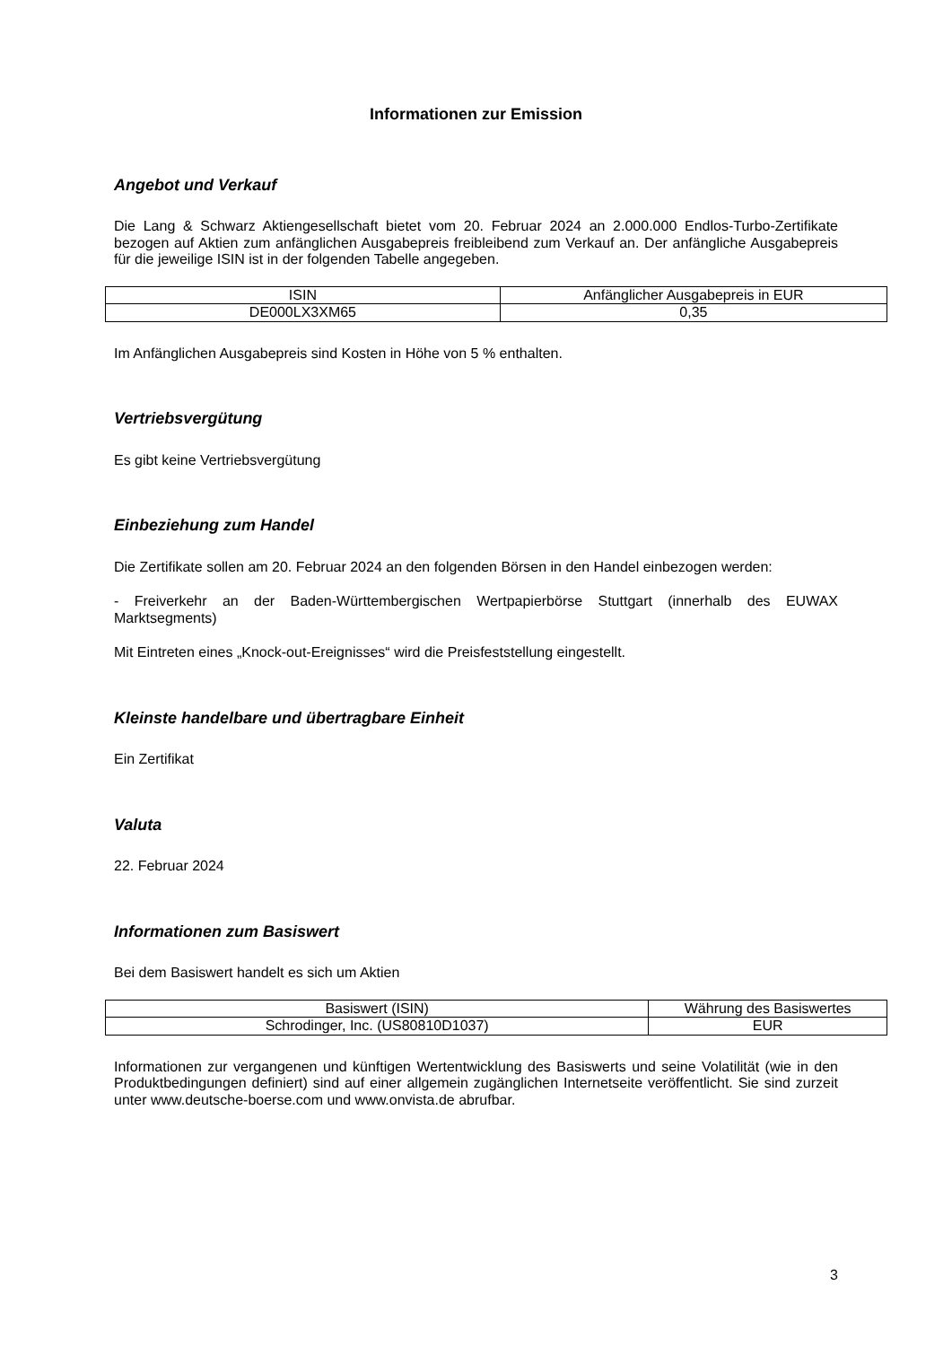Informationen zur Emission
Angebot und Verkauf
Die Lang & Schwarz Aktiengesellschaft bietet vom 20. Februar 2024 an 2.000.000 Endlos-Turbo-Zertifikate bezogen auf Aktien zum anfänglichen Ausgabepreis freibleibend zum Verkauf an. Der anfängliche Ausgabepreis für die jeweilige ISIN ist in der folgenden Tabelle angegeben.
| ISIN | Anfänglicher Ausgabepreis in EUR |
| DE000LX3XM65 | 0,35 |
Im Anfänglichen Ausgabepreis sind Kosten in Höhe von 5 % enthalten.
Vertriebsvergütung
Es gibt keine Vertriebsvergütung
Einbeziehung zum Handel
Die Zertifikate sollen am 20. Februar 2024 an den folgenden Börsen in den Handel einbezogen werden:
- Freiverkehr an der Baden-Württembergischen Wertpapierbörse Stuttgart (innerhalb des EUWAX Marktsegments)
Mit Eintreten eines „Knock-out-Ereignisses“ wird die Preisfeststellung eingestellt.
Kleinste handelbare und übertragbare Einheit
Ein Zertifikat
Valuta
22. Februar 2024
Informationen zum Basiswert
Bei dem Basiswert handelt es sich um Aktien
| Basiswert (ISIN) | Währung des Basiswertes |
| Schrodinger, Inc. (US80810D1037) | EUR |
Informationen zur vergangenen und künftigen Wertentwicklung des Basiswerts und seine Volatilität (wie in den Produktbedingungen definiert) sind auf einer allgemein zugänglichen Internetseite veröffentlicht. Sie sind zurzeit unter www.deutsche-boerse.com und www.onvista.de abrufbar.
3